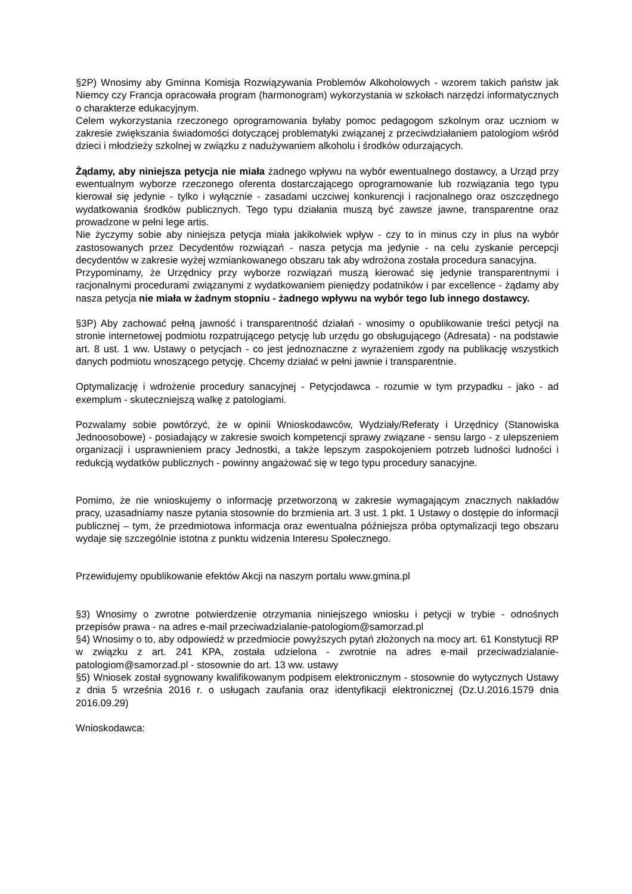§2P) Wnosimy aby Gminna Komisja Rozwiązywania Problemów Alkoholowych - wzorem takich państw jak Niemcy czy Francja opracowała program (harmonogram) wykorzystania w szkołach narzędzi informatycznych o charakterze edukacyjnym.
Celem wykorzystania rzeczonego oprogramowania byłaby pomoc pedagogom szkolnym oraz uczniom w zakresie zwiększania świadomości dotyczącej problematyki związanej z przeciwdziałaniem patologiom wśród dzieci i młodzieży szkolnej w związku z nadużywaniem alkoholu i środków odurzających.
Żądamy, aby niniejsza petycja nie miała żadnego wpływu na wybór ewentualnego dostawcy, a Urząd przy ewentualnym wyborze rzeczonego oferenta dostarczającego oprogramowanie lub rozwiązania tego typu kierował się jedynie - tylko i wyłącznie - zasadami uczciwej konkurencji i racjonalnego oraz oszczędnego wydatkowania środków publicznych. Tego typu działania muszą być zawsze jawne, transparentne oraz prowadzone w pełni lege artis.
Nie życzymy sobie aby niniejsza petycja miała jakikolwiek wpływ - czy to in minus czy in plus na wybór zastosowanych przez Decydentów rozwiązań - nasza petycja ma jedynie - na celu zyskanie percepcji decydentów w zakresie wyżej wzmiankowanego obszaru tak aby wdrożona została procedura sanacyjna.
Przypominamy, że Urzędnicy przy wyborze rozwiązań muszą kierować się jedynie transparentnymi i racjonalnymi procedurami związanymi z wydatkowaniem pieniędzy podatników i par excellence - żądamy aby nasza petycja nie miała w żadnym stopniu - żadnego wpływu na wybór tego lub innego dostawcy.
§3P) Aby zachować pełną jawność i transparentność działań - wnosimy o opublikowanie treści petycji na stronie internetowej podmiotu rozpatrującego petycję lub urzędu go obsługującego (Adresata) - na podstawie art. 8 ust. 1 ww. Ustawy o petycjach - co jest jednoznaczne z wyrażeniem zgody na publikację wszystkich danych podmiotu wnoszącego petycję. Chcemy działać w pełni jawnie i transparentnie.
Optymalizację i wdrożenie procedury sanacyjnej - Petycjodawca - rozumie w tym przypadku - jako - ad exemplum - skuteczniejszą walkę z patologiami.
Pozwalamy sobie powtórzyć, że w opinii Wnioskodawców, Wydziały/Referaty i Urzędnicy (Stanowiska Jednoosobowe) - posiadający w zakresie swoich kompetencji sprawy związane - sensu largo - z ulepszeniem organizacji i usprawnieniem pracy Jednostki, a także lepszym zaspokojeniem potrzeb ludności ludności i redukcją wydatków publicznych - powinny angażować się w tego typu procedury sanacyjne.
Pomimo, że nie wnioskujemy o informację przetworzoną w zakresie wymagającym znacznych nakładów pracy, uzasadniamy nasze pytania stosownie do brzmienia art. 3 ust. 1 pkt. 1 Ustawy o dostępie do informacji publicznej – tym, że przedmiotowa informacja oraz ewentualna późniejsza próba optymalizacji tego obszaru wydaje się szczególnie istotna z punktu widzenia Interesu Społecznego.
Przewidujemy opublikowanie efektów Akcji na naszym portalu www.gmina.pl
§3) Wnosimy o zwrotne potwierdzenie otrzymania niniejszego wniosku i petycji w trybie - odnośnych przepisów prawa - na adres e-mail przeciwadzialanie-patologiom@samorzad.pl
§4) Wnosimy o to, aby odpowiedź w przedmiocie powyższych pytań złożonych na mocy art. 61 Konstytucji RP w związku z art. 241 KPA, została udzielona - zwrotnie na adres e-mail przeciwadzialanie-patologiom@samorzad.pl - stosownie do art. 13 ww. ustawy
§5) Wniosek został sygnowany kwalifikowanym podpisem elektronicznym - stosownie do wytycznych Ustawy z dnia 5 września 2016 r. o usługach zaufania oraz identyfikacji elektronicznej (Dz.U.2016.1579 dnia 2016.09.29)
Wnioskodawca: